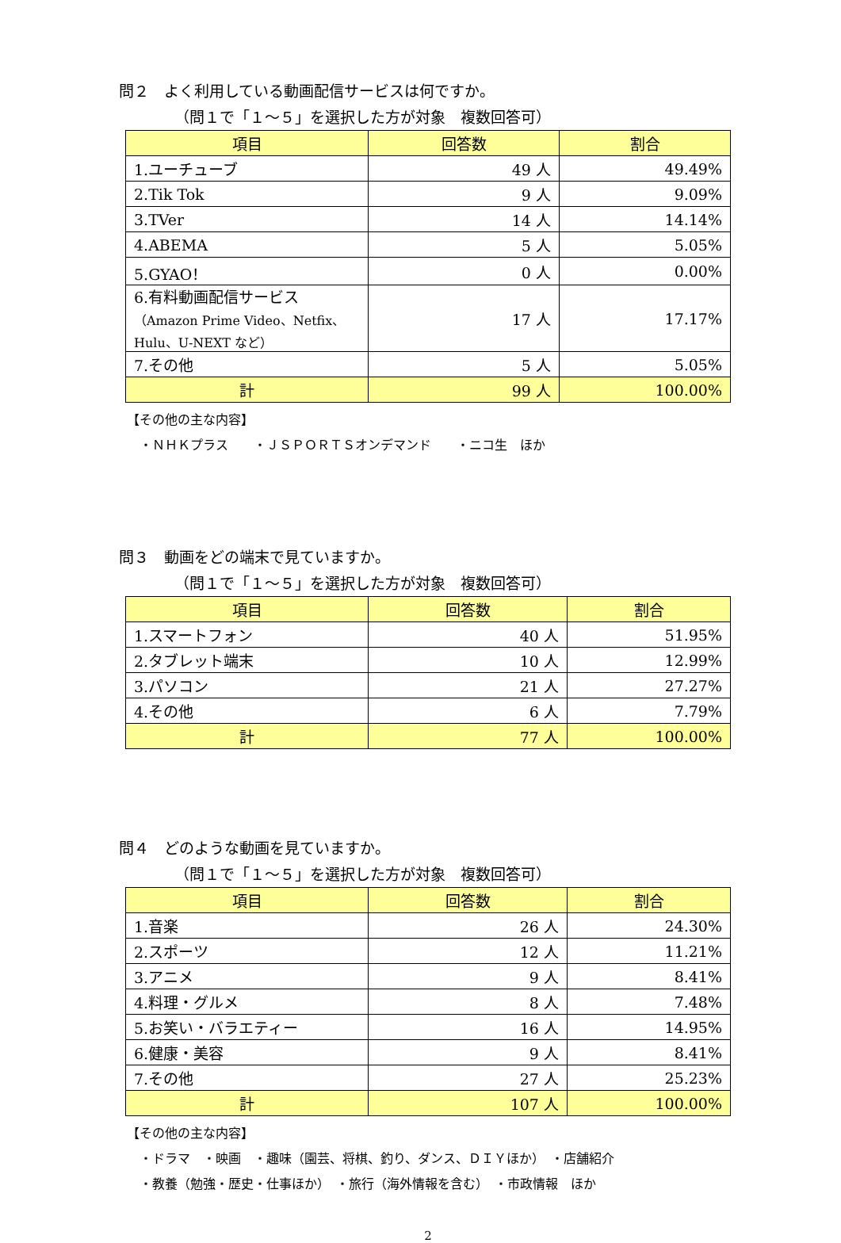問２　よく利用している動画配信サービスは何ですか。
（問１で「１～５」を選択した方が対象　複数回答可）
| 項目 | 回答数 | 割合 |
| --- | --- | --- |
| 1.ユーチューブ | 49 人 | 49.49% |
| 2.Tik Tok | 9 人 | 9.09% |
| 3.TVer | 14 人 | 14.14% |
| 4.ABEMA | 5 人 | 5.05% |
| 5.GYAO！ | 0 人 | 0.00% |
| 6.有料動画配信サービス （Amazon Prime Video、Netfix、 Hulu、U-NEXT など） | 17 人 | 17.17% |
| 7.その他 | 5 人 | 5.05% |
| 計 | 99 人 | 100.00% |
【その他の主な内容】
　・ＮＨＫプラス　　・ＪＳＰＯＲＴＳオンデマンド　　・ニコ生　ほか
問３　動画をどの端末で見ていますか。
（問１で「１～５」を選択した方が対象　複数回答可）
| 項目 | 回答数 | 割合 |
| --- | --- | --- |
| 1.スマートフォン | 40 人 | 51.95% |
| 2.タブレット端末 | 10 人 | 12.99% |
| 3.パソコン | 21 人 | 27.27% |
| 4.その他 | 6 人 | 7.79% |
| 計 | 77 人 | 100.00% |
問４　どのような動画を見ていますか。
（問１で「１～５」を選択した方が対象　複数回答可）
| 項目 | 回答数 | 割合 |
| --- | --- | --- |
| 1.音楽 | 26 人 | 24.30% |
| 2.スポーツ | 12 人 | 11.21% |
| 3.アニメ | 9 人 | 8.41% |
| 4.料理・グルメ | 8 人 | 7.48% |
| 5.お笑い・バラエティー | 16 人 | 14.95% |
| 6.健康・美容 | 9 人 | 8.41% |
| 7.その他 | 27 人 | 25.23% |
| 計 | 107 人 | 100.00% |
【その他の主な内容】
　・ドラマ　・映画　・趣味（園芸、将棋、釣り、ダンス、ＤＩＹほか）　・店舗紹介
　・教養（勉強・歴史・仕事ほか）　・旅行（海外情報を含む）　・市政情報　ほか
2